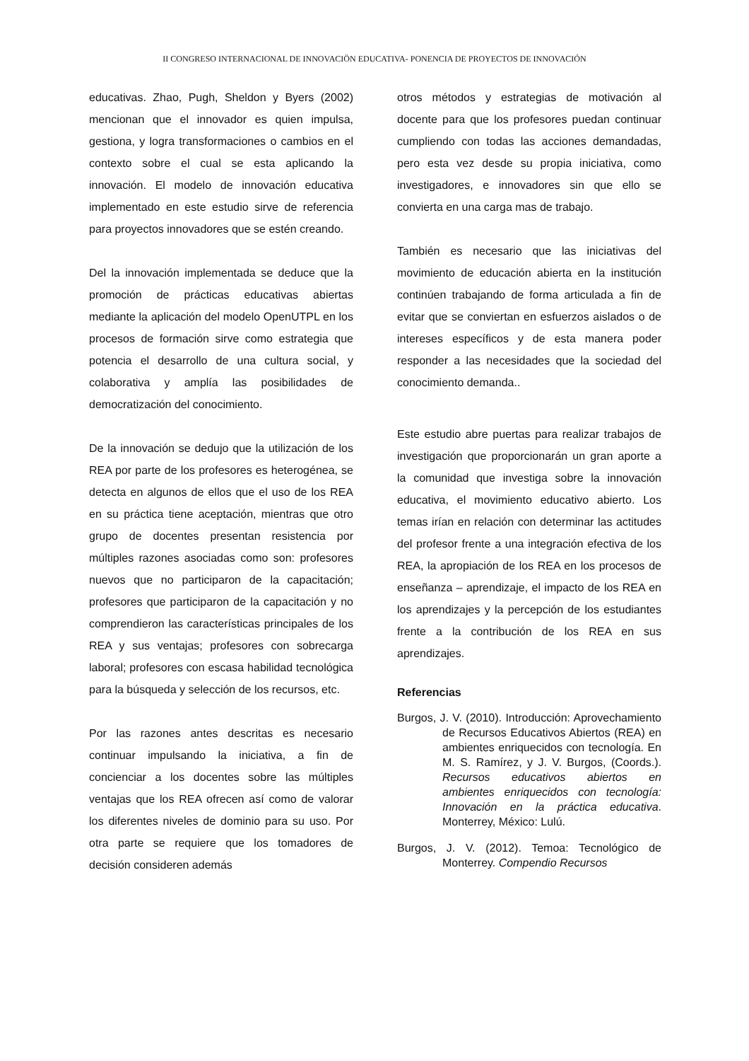II CONGRESO INTERNACIONAL DE INNOVACIÖN EDUCATIVA- PONENCIA DE PROYECTOS DE INNOVACIÓN
educativas. Zhao, Pugh, Sheldon y Byers (2002) mencionan que el innovador es quien impulsa, gestiona, y logra transformaciones o cambios en el contexto sobre el cual se esta aplicando la innovación. El modelo de innovación educativa implementado en este estudio sirve de referencia para proyectos innovadores que se estén creando.
Del la innovación implementada se deduce que la promoción de prácticas educativas abiertas mediante la aplicación del modelo OpenUTPL en los procesos de formación sirve como estrategia que potencia el desarrollo de una cultura social, y colaborativa y amplía las posibilidades de democratización del conocimiento.
De la innovación se dedujo que la utilización de los REA por parte de los profesores es heterogénea, se detecta en algunos de ellos que el uso de los REA en su práctica tiene aceptación, mientras que otro grupo de docentes presentan resistencia por múltiples razones asociadas como son: profesores nuevos que no participaron de la capacitación; profesores que participaron de la capacitación y no comprendieron las características principales de los REA y sus ventajas; profesores con sobrecarga laboral; profesores con escasa habilidad tecnológica para la búsqueda y selección de los recursos, etc.
Por las razones antes descritas es necesario continuar impulsando la iniciativa, a fin de concienciar a los docentes sobre las múltiples ventajas que los REA ofrecen así como de valorar los diferentes niveles de dominio para su uso. Por otra parte se requiere que los tomadores de decisión consideren además
otros métodos y estrategias de motivación al docente para que los profesores puedan continuar cumpliendo con todas las acciones demandadas, pero esta vez desde su propia iniciativa, como investigadores, e innovadores sin que ello se convierta en una carga mas de trabajo.
También es necesario que las iniciativas del movimiento de educación abierta en la institución continúen trabajando de forma articulada a fin de evitar que se conviertan en esfuerzos aislados o de intereses específicos y de esta manera poder responder a las necesidades que la sociedad del conocimiento demanda..
Este estudio abre puertas para realizar trabajos de investigación que proporcionarán un gran aporte a la comunidad que investiga sobre la innovación educativa, el movimiento educativo abierto. Los temas irían en relación con determinar las actitudes del profesor frente a una integración efectiva de los REA, la apropiación de los REA en los procesos de enseñanza – aprendizaje, el impacto de los REA en los aprendizajes y la percepción de los estudiantes frente a la contribución de los REA en sus aprendizajes.
Referencias
Burgos, J. V. (2010). Introducción: Aprovechamiento de Recursos Educativos Abiertos (REA) en ambientes enriquecidos con tecnología. En M. S. Ramírez, y J. V. Burgos, (Coords.). Recursos educativos abiertos en ambientes enriquecidos con tecnología: Innovación en la práctica educativa. Monterrey, México: Lulú.
Burgos, J. V. (2012). Temoa: Tecnológico de Monterrey. Compendio Recursos